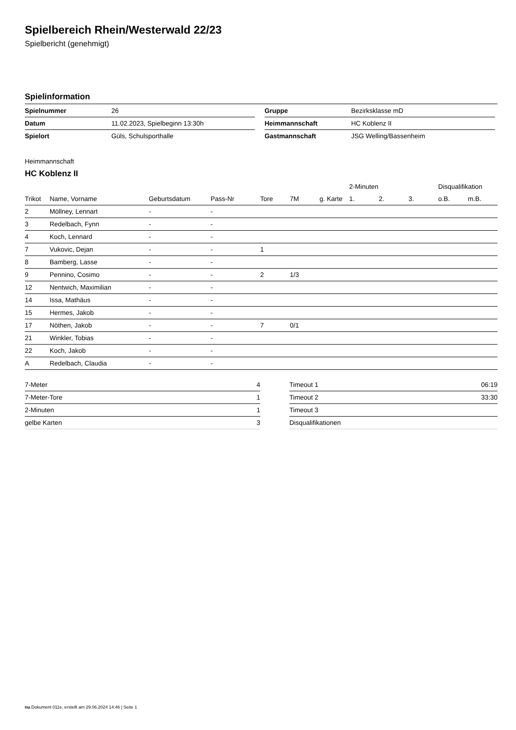Spielbereich Rhein/Westerwald 22/23
Spielbericht (genehmigt)
Spielinformation
| Spielnummer | 26 |
| Datum | 11.02.2023, Spielbeginn 13:30h |
| Spielort | Güls, Schulsporthalle |
| Gruppe | Bezirksklasse mD |
| Heimmannschaft | HC Koblenz II |
| Gastmannschaft | JSG Welling/Bassenheim |
Heimmannschaft
HC Koblenz II
| | | | | | | | 2-Minuten | | | Disqualifikation | |
| --- | --- | --- | --- | --- | --- | --- | --- | --- | --- | --- | --- |
| Trikot | Name, Vorname | Geburtsdatum | Pass-Nr | Tore | 7M | g. Karte | 1. | 2. | 3. | o.B. | m.B. |
| 2 | Möllney, Lennart | - | - | | | | | | | | |
| 3 | Redelbach, Fynn | - | - | | | | | | | | |
| 4 | Koch, Lennard | - | - | | | | | | | | |
| 7 | Vukovic, Dejan | - | - | 1 | | | | | | | |
| 8 | Bamberg, Lasse | - | - | | | | | | | | |
| 9 | Pennino, Cosimo | - | - | 2 | 1/3 | | | | | | |
| 12 | Nentwich, Maximilian | - | - | | | | | | | | |
| 14 | Issa, Mathäus | - | - | | | | | | | | |
| 15 | Hermes, Jakob | - | - | | | | | | | | |
| 17 | Nöthen, Jakob | - | - | 7 | 0/1 | | | | | | |
| 21 | Winkler, Tobias | - | - | | | | | | | | |
| 22 | Koch, Jakob | - | - | | | | | | | | |
| A | Redelbach, Claudia | - | - | | | | | | | | |
| 7-Meter | 4 |
| 7-Meter-Tore | 1 |
| 2-Minuten | 1 |
| gelbe Karten | 3 |
| Timeout 1 | 06:19 |
| Timeout 2 | 33:30 |
| Timeout 3 | |
| Disqualifikationen | |
nu.Dokument 011e, erstellt am 29.06.2024 14:46 | Seite 1